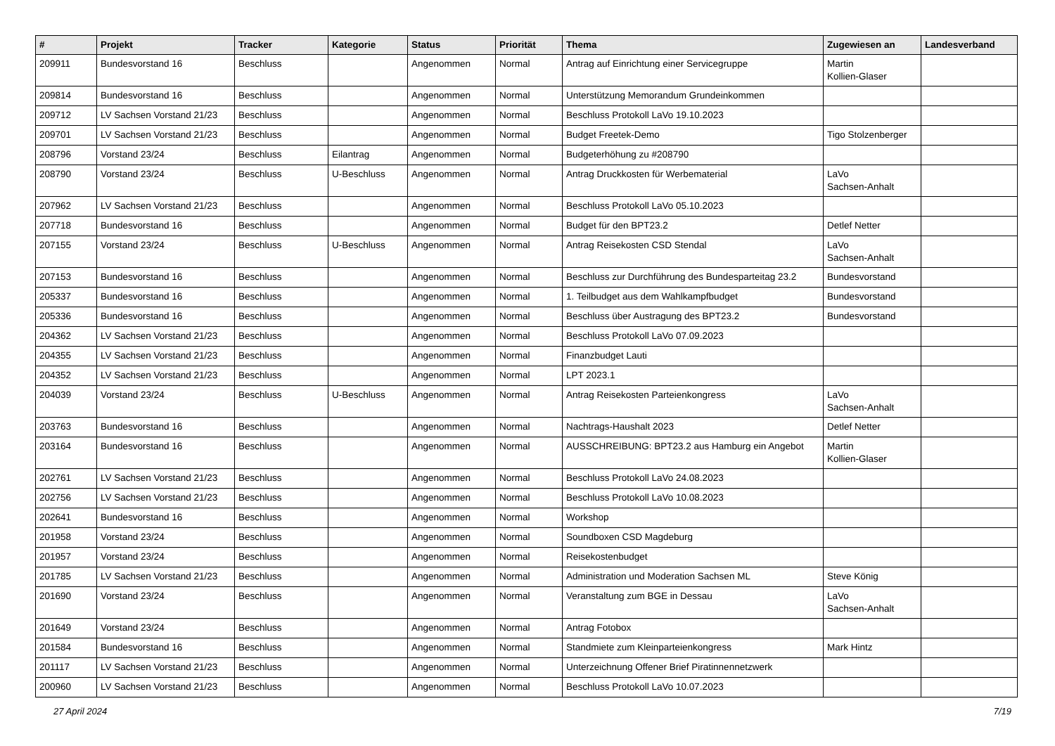| # | Projekt | Tracker | Kategorie | Status | Priorität | Thema | Zugewiesen an | Landesverband |
| --- | --- | --- | --- | --- | --- | --- | --- | --- |
| 209911 | Bundesvorstand 16 | Beschluss | | Angenommen | Normal | Antrag auf Einrichtung einer Servicegruppe | Martin Kollien-Glaser | |
| 209814 | Bundesvorstand 16 | Beschluss | | Angenommen | Normal | Unterstützung Memorandum Grundeinkommen | | |
| 209712 | LV Sachsen Vorstand 21/23 | Beschluss | | Angenommen | Normal | Beschluss Protokoll LaVo 19.10.2023 | | |
| 209701 | LV Sachsen Vorstand 21/23 | Beschluss | | Angenommen | Normal | Budget Freetek-Demo | Tigo Stolzenberger | |
| 208796 | Vorstand 23/24 | Beschluss | Eilantrag | Angenommen | Normal | Budgeterhöhung zu #208790 | | |
| 208790 | Vorstand 23/24 | Beschluss | U-Beschluss | Angenommen | Normal | Antrag Druckkosten für Werbematerial | LaVo Sachsen-Anhalt | |
| 207962 | LV Sachsen Vorstand 21/23 | Beschluss | | Angenommen | Normal | Beschluss Protokoll LaVo 05.10.2023 | | |
| 207718 | Bundesvorstand 16 | Beschluss | | Angenommen | Normal | Budget für den BPT23.2 | Detlef Netter | |
| 207155 | Vorstand 23/24 | Beschluss | U-Beschluss | Angenommen | Normal | Antrag Reisekosten CSD Stendal | LaVo Sachsen-Anhalt | |
| 207153 | Bundesvorstand 16 | Beschluss | | Angenommen | Normal | Beschluss zur Durchführung des Bundesparteitag 23.2 | Bundesvorstand | |
| 205337 | Bundesvorstand 16 | Beschluss | | Angenommen | Normal | 1. Teilbudget aus dem Wahlkampfbudget | Bundesvorstand | |
| 205336 | Bundesvorstand 16 | Beschluss | | Angenommen | Normal | Beschluss über Austragung des BPT23.2 | Bundesvorstand | |
| 204362 | LV Sachsen Vorstand 21/23 | Beschluss | | Angenommen | Normal | Beschluss Protokoll LaVo 07.09.2023 | | |
| 204355 | LV Sachsen Vorstand 21/23 | Beschluss | | Angenommen | Normal | Finanzbudget Lauti | | |
| 204352 | LV Sachsen Vorstand 21/23 | Beschluss | | Angenommen | Normal | LPT 2023.1 | | |
| 204039 | Vorstand 23/24 | Beschluss | U-Beschluss | Angenommen | Normal | Antrag Reisekosten Parteienkongress | LaVo Sachsen-Anhalt | |
| 203763 | Bundesvorstand 16 | Beschluss | | Angenommen | Normal | Nachtrags-Haushalt 2023 | Detlef Netter | |
| 203164 | Bundesvorstand 16 | Beschluss | | Angenommen | Normal | AUSSCHREIBUNG: BPT23.2 aus Hamburg ein Angebot | Martin Kollien-Glaser | |
| 202761 | LV Sachsen Vorstand 21/23 | Beschluss | | Angenommen | Normal | Beschluss Protokoll LaVo 24.08.2023 | | |
| 202756 | LV Sachsen Vorstand 21/23 | Beschluss | | Angenommen | Normal | Beschluss Protokoll LaVo 10.08.2023 | | |
| 202641 | Bundesvorstand 16 | Beschluss | | Angenommen | Normal | Workshop | | |
| 201958 | Vorstand 23/24 | Beschluss | | Angenommen | Normal | Soundboxen CSD Magdeburg | | |
| 201957 | Vorstand 23/24 | Beschluss | | Angenommen | Normal | Reisekostenbudget | | |
| 201785 | LV Sachsen Vorstand 21/23 | Beschluss | | Angenommen | Normal | Administration und Moderation Sachsen ML | Steve König | |
| 201690 | Vorstand 23/24 | Beschluss | | Angenommen | Normal | Veranstaltung zum BGE in Dessau | LaVo Sachsen-Anhalt | |
| 201649 | Vorstand 23/24 | Beschluss | | Angenommen | Normal | Antrag Fotobox | | |
| 201584 | Bundesvorstand 16 | Beschluss | | Angenommen | Normal | Standmiete zum Kleinparteienkongress | Mark Hintz | |
| 201117 | LV Sachsen Vorstand 21/23 | Beschluss | | Angenommen | Normal | Unterzeichnung Offener Brief Piratinnennetzwerk | | |
| 200960 | LV Sachsen Vorstand 21/23 | Beschluss | | Angenommen | Normal | Beschluss Protokoll LaVo 10.07.2023 | | |
27 April 2024 7/19